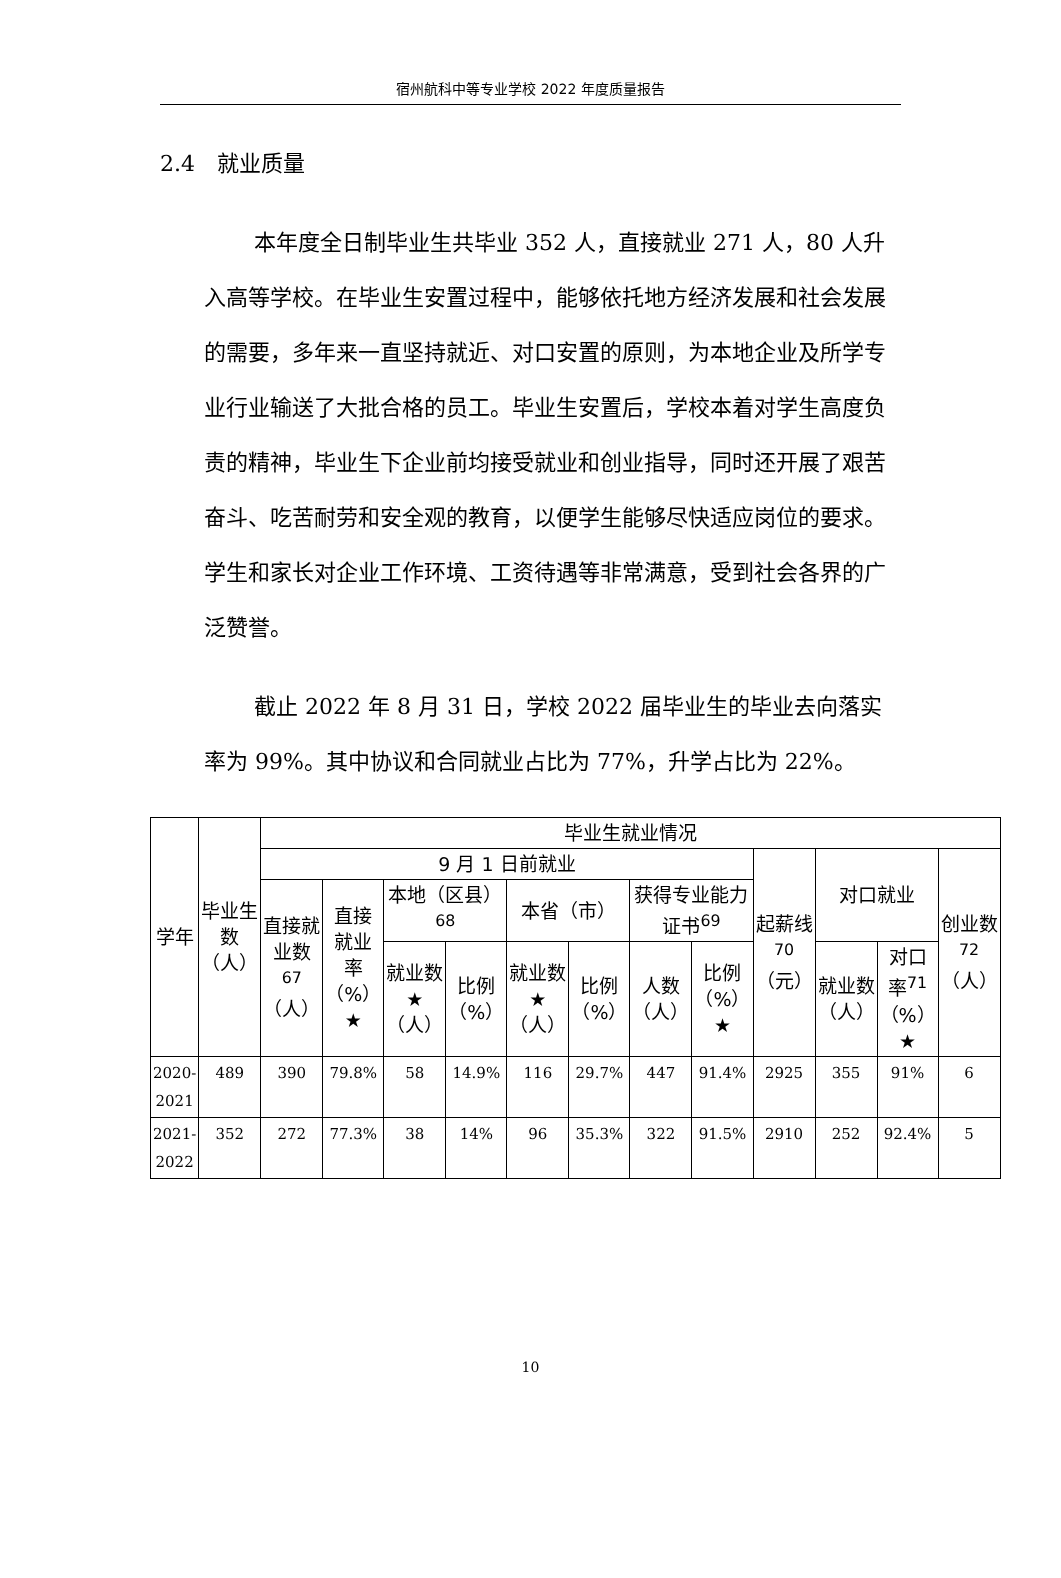宿州航科中等专业学校 2022 年度质量报告
2.4　就业质量
本年度全日制毕业生共毕业 352 人，直接就业 271 人，80 人升入高等学校。在毕业生安置过程中，能够依托地方经济发展和社会发展的需要，多年来一直坚持就近、对口安置的原则，为本地企业及所学专业行业输送了大批合格的员工。毕业生安置后，学校本着对学生高度负责的精神，毕业生下企业前均接受就业和创业指导，同时还开展了艰苦奋斗、吃苦耐劳和安全观的教育，以便学生能够尽快适应岗位的要求。学生和家长对企业工作环境、工资待遇等非常满意，受到社会各界的广泛赞誉。
截止 2022 年 8 月 31 日，学校 2022 届毕业生的毕业去向落实率为 99%。其中协议和合同就业占比为 77%，升学占比为 22%。
| 学年 | 毕业生数（人） | 毕业生就业情况 | | | | | | | | | | | |
| --- | --- | --- | --- | --- | --- | --- | --- | --- | --- | --- | --- | --- | --- |
| | | 9 月 1 日前就业 | | | | | | | | 起薪线<sup>70</sup>（元） | 对口就业 | | 创业数<sup>72</sup>（人） |
| | | 直接就业数<sup>67</sup>（人） | 直接就业率（%）★ | 本地（区县）<sup>68</sup> | | 本省（市） | | 获得专业能力证书<sup>69</sup> | | | | | |
| | | | | 就业数★（人） | 比例（%） | 就业数★（人） | 比例（%） | 人数（人） | 比例（%）★ | | 就业数（人） | 对口率<sup>71</sup>（%）★ | |
| 2020-2021 | 489 | 390 | 79.8% | 58 | 14.9% | 116 | 29.7% | 447 | 91.4% | 2925 | 355 | 91% | 6 |
| 2021-2022 | 352 | 272 | 77.3% | 38 | 14% | 96 | 35.3% | 322 | 91.5% | 2910 | 252 | 92.4% | 5 |
10